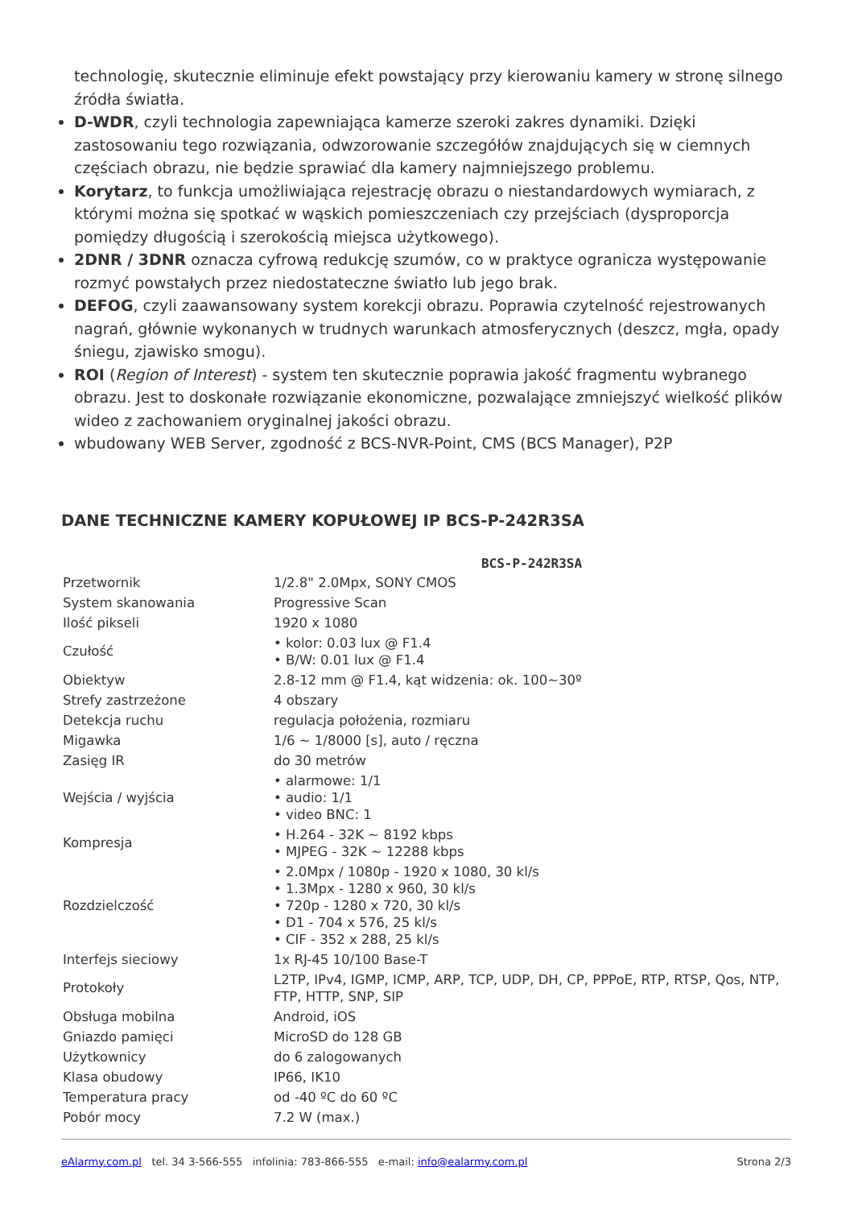technologię, skutecznie eliminuje efekt powstający przy kierowaniu kamery w stronę silnego źródła światła.
D-WDR, czyli technologia zapewniająca kamerze szeroki zakres dynamiki. Dzięki zastosowaniu tego rozwiązania, odwzorowanie szczegółów znajdujących się w ciemnych częściach obrazu, nie będzie sprawiać dla kamery najmniejszego problemu.
Korytarz, to funkcja umożliwiająca rejestrację obrazu o niestandardowych wymiarach, z którymi można się spotkać w wąskich pomieszczeniach czy przejściach (dysproporcja pomiędzy długością i szerokością miejsca użytkowego).
2DNR / 3DNR oznacza cyfrową redukcję szumów, co w praktyce ogranicza występowanie rozmyć powstałych przez niedostateczne światło lub jego brak.
DEFOG, czyli zaawansowany system korekcji obrazu. Poprawia czytelność rejestrowanych nagrań, głównie wykonanych w trudnych warunkach atmosferycznych (deszcz, mgła, opady śniegu, zjawisko smogu).
ROI (Region of Interest) - system ten skutecznie poprawia jakość fragmentu wybranego obrazu. Jest to doskonałe rozwiązanie ekonomiczne, pozwalające zmniejszyć wielkość plików wideo z zachowaniem oryginalnej jakości obrazu.
wbudowany WEB Server, zgodność z BCS-NVR-Point, CMS (BCS Manager), P2P
DANE TECHNICZNE KAMERY KOPUŁOWEJ IP BCS-P-242R3SA
| | BCS-P-242R3SA |
| --- | --- |
| Przetwornik | 1/2.8" 2.0Mpx, SONY CMOS |
| System skanowania | Progressive Scan |
| Ilość pikseli | 1920 x 1080 |
| Czułość | • kolor: 0.03 lux @ F1.4 • B/W: 0.01 lux @ F1.4 |
| Obiektyw | 2.8-12 mm @ F1.4, kąt widzenia: ok. 100~30º |
| Strefy zastrzeżone | 4 obszary |
| Detekcja ruchu | regulacja położenia, rozmiaru |
| Migawka | 1/6 ~ 1/8000 [s], auto / ręczna |
| Zasięg IR | do 30 metrów |
| Wejścia / wyjścia | • alarmowe: 1/1 • audio: 1/1 • video BNC: 1 |
| Kompresja | • H.264 - 32K ~ 8192 kbps • MJPEG - 32K ~ 12288 kbps |
| Rozdzielczość | • 2.0Mpx / 1080p - 1920 x 1080, 30 kl/s • 1.3Mpx - 1280 x 960, 30 kl/s • 720p - 1280 x 720, 30 kl/s • D1 - 704 x 576, 25 kl/s • CIF - 352 x 288, 25 kl/s |
| Interfejs sieciowy | 1x RJ-45 10/100 Base-T |
| Protokoły | L2TP, IPv4, IGMP, ICMP, ARP, TCP, UDP, DH, CP, PPPoE, RTP, RTSP, Qos, NTP, FTP, HTTP, SNP, SIP |
| Obsługa mobilna | Android, iOS |
| Gniazdo pamięci | MicroSD do 128 GB |
| Użytkownicy | do 6 zalogowanych |
| Klasa obudowy | IP66, IK10 |
| Temperatura pracy | od -40 ºC do 60 ºC |
| Pobór mocy | 7.2 W (max.) |
eAlarmy.com.pl tel. 34 3-566-555 infolinia: 783-866-555 e-mail: info@ealarmy.com.pl Strona 2/3